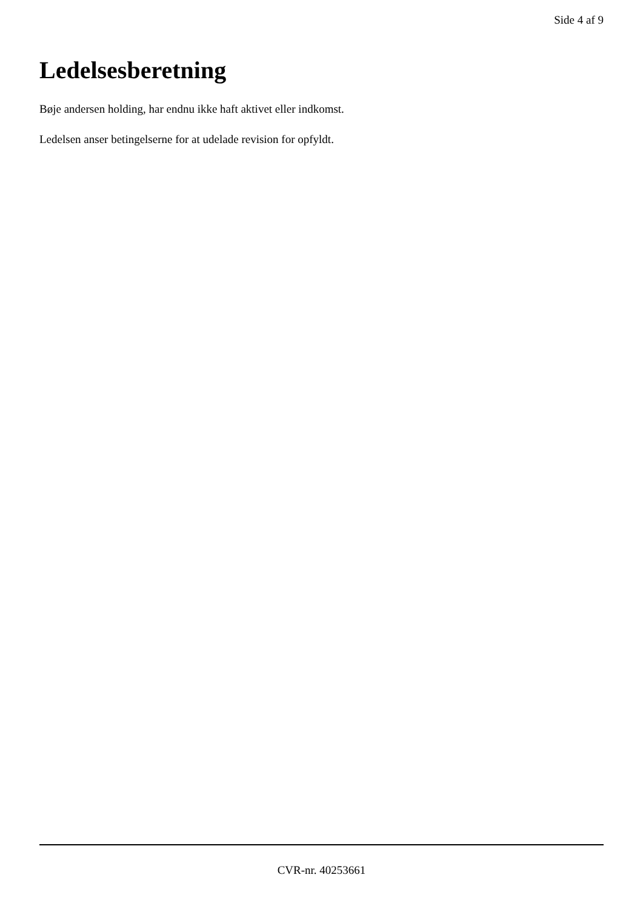Side 4 af 9
Ledelsesberetning
Bøje andersen holding, har endnu ikke haft aktivet eller indkomst.
Ledelsen anser betingelserne for at udelade revision for opfyldt.
CVR-nr. 40253661